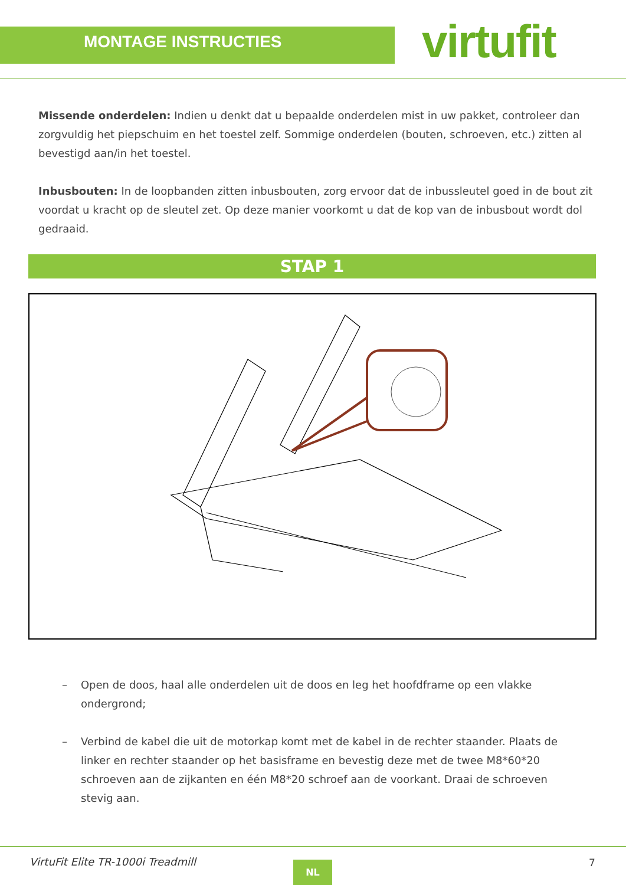MONTAGE INSTRUCTIES virtufit
Missende onderdelen: Indien u denkt dat u bepaalde onderdelen mist in uw pakket, controleer dan zorgvuldig het piepschuim en het toestel zelf. Sommige onderdelen (bouten, schroeven, etc.) zitten al bevestigd aan/in het toestel.
Inbusbouten: In de loopbanden zitten inbusbouten, zorg ervoor dat de inbussleutel goed in de bout zit voordat u kracht op de sleutel zet. Op deze manier voorkomt u dat de kop van de inbusbout wordt dol gedraaid.
STAP 1
– Open de doos, haal alle onderdelen uit de doos en leg het hoofdframe op een vlakke ondergrond;
– Verbind de kabel die uit de motorkap komt met de kabel in de rechter staander. Plaats de linker en rechter staander op het basisframe en bevestig deze met de twee M8*60*20 schroeven aan de zijkanten en één M8*20 schroef aan de voorkant. Draai de schroeven stevig aan.
VirtuFit Elite TR-1000i Treadmill
NL 7